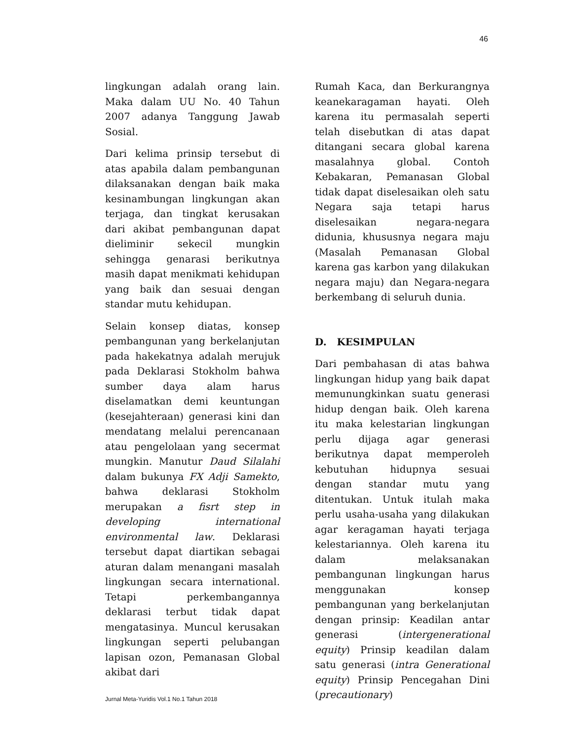46
lingkungan adalah orang lain. Maka dalam UU No. 40 Tahun 2007 adanya Tanggung Jawab Sosial.
Dari kelima prinsip tersebut di atas apabila dalam pembangunan dilaksanakan dengan baik maka kesinambungan lingkungan akan terjaga, dan tingkat kerusakan dari akibat pembangunan dapat dieliminir sekecil mungkin sehingga genarasi berikutnya masih dapat menikmati kehidupan yang baik dan sesuai dengan standar mutu kehidupan.
Selain konsep diatas, konsep pembangunan yang berkelanjutan pada hakekatnya adalah merujuk pada Deklarasi Stokholm bahwa sumber daya alam harus diselamatkan demi keuntungan (kesejahteraan) generasi kini dan mendatang melalui perencanaan atau pengelolaan yang secermat mungkin. Manutur Daud Silalahi dalam bukunya FX Adji Samekto, bahwa deklarasi Stokholm merupakan a fisrt step in developing international environmental law. Deklarasi tersebut dapat diartikan sebagai aturan dalam menangani masalah lingkungan secara international. Tetapi perkembangannya deklarasi terbut tidak dapat mengatasinya. Muncul kerusakan lingkungan seperti pelubangan lapisan ozon, Pemanasan Global akibat dari
Rumah Kaca, dan Berkurangnya keanekaragaman hayati. Oleh karena itu permasalah seperti telah disebutkan di atas dapat ditangani secara global karena masalahnya global. Contoh Kebakaran, Pemanasan Global tidak dapat diselesaikan oleh satu Negara saja tetapi harus diselesaikan negara-negara didunia, khususnya negara maju (Masalah Pemanasan Global karena gas karbon yang dilakukan negara maju) dan Negara-negara berkembang di seluruh dunia.
D. KESIMPULAN
Dari pembahasan di atas bahwa lingkungan hidup yang baik dapat memunungkinkan suatu generasi hidup dengan baik. Oleh karena itu maka kelestarian lingkungan perlu dijaga agar generasi berikutnya dapat memperoleh kebutuhan hidupnya sesuai dengan standar mutu yang ditentukan. Untuk itulah maka perlu usaha-usaha yang dilakukan agar keragaman hayati terjaga kelestariannya. Oleh karena itu dalam melaksanakan pembangunan lingkungan harus menggunakan konsep pembangunan yang berkelanjutan dengan prinsip: Keadilan antar generasi (intergenerational equity) Prinsip keadilan dalam satu generasi (intra Generational equity) Prinsip Pencegahan Dini (precautionary)
Jurnal Meta-Yuridis Vol.1 No.1 Tahun 2018